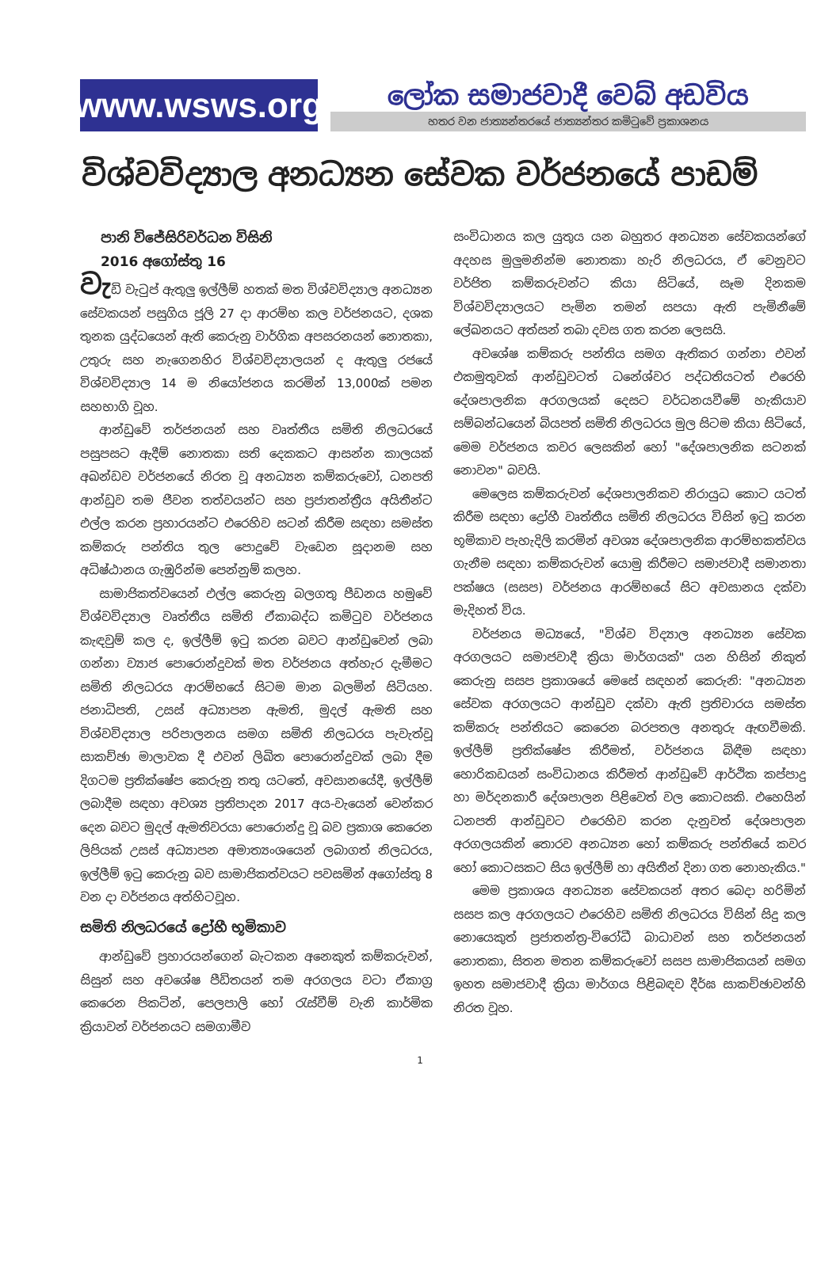www.wsws.org
ලෝක සමාජවාදී වෙබ් අඩවිය
හතර වන ජාත්‍යන්තරයේ ජාත්‍යන්තර කමිටුවේ ප්‍රකාශනය
විශ්වවිද්‍යාල අනධ්‍යන සේවක වර්ජනයේ පාඩම්
පානි විජේසිරිවර්ධන විසිනි
2016 අගෝස්තු 16
වැඩි වැටුප් ඇතුලු ඉල්ලීම් හතක් මත විශ්වවිද්‍යාල අනධ්‍යන සේවකයන් පසුගිය ජූලි 27 දා ආරම්භ කල වර්ජනයට, දශක තුනක යුද්ධයෙන් ඇති කෙරුනු වාර්ගික අපසරනයන් නොතකා, උතුරු සහ නැගෙනහිර විශ්වවිද්‍යාලයන් ද ඇතුලු රජයේ විශ්වවිද්‍යාල 14 ම නියෝජනය කරමින් 13,000ක් පමන සහභාගි වූහ.
ආන්ඩුවේ තර්ජනයන් සහ වෘත්තීය සමිති නිලධරයේ පසුපසට ඇදීම් නොතකා සති දෙකකට ආසන්න කාලයක් අඛන්ඩව වර්ජනයේ නිරත වූ අනධ්‍යන කම්කරුවෝ, ධනපති ආන්ඩුව තම ජීවන තත්වයන්ට සහ ප්‍රජාතන්ත්‍රීය අයිතීන්ට එල්ල කරන ප්‍රහාරයන්ට එරෙහිව සටන් කිරීම සඳහා සමස්ත කම්කරු පන්තිය තුල පොදුවේ වැඩෙන සූදානම සහ අධිෂ්ඨානය ගැඹුරින්ම පෙන්නුම් කලහ.
සාමාජිකත්වයෙන් එල්ල කෙරුනු බලගතු පීඩනය හමුවේ විශ්වවිද්‍යාල වෘත්තීය සමිති ඒකාබද්ධ කමිටුව වර්ජනය කැඳවුම් කල ද, ඉල්ලීම් ඉටු කරන බවට ආන්ඩුවෙන් ලබා ගන්නා ව්‍යාජ පොරොන්දුවක් මත වර්ජනය අත්හැර දැමීමට සමිති නිලධරය ආරම්භයේ සිටම මාන බලමින් සිටියහ. ජනාධිපති, උසස් අධ්‍යාපන ඇමති, මුදල් ඇමති සහ විශ්වවිද්‍යාල පරිපාලනය සමග සමිති නිලධරය පැවැත්වූ සාකච්ඡා මාලාවක දී එවන් ලිඛිත පොරොන්දුවක් ලබා දීම දිගටම ප්‍රතික්ෂේප කෙරුනු තතු යටතේ, අවසානයේදී, ඉල්ලීම් ලබාදීම සඳහා අවශ්‍ය ප්‍රතිපාදන 2017 අය-වැයෙන් වෙන්කර දෙන බවට මුදල් ඇමතිවරයා පොරොන්දු වූ බව ප්‍රකාශ කෙරෙන ලිපියක් උසස් අධ්‍යාපන අමාත්‍යංශයෙන් ලබාගත් නිලධරය, ඉල්ලීම් ඉටු කෙරුනු බව සාමාජිකත්වයට පවසමින් අගෝස්තු 8 වන දා වර්ජනය අත්හිටවූහ.
සමිති නිලධරයේ ද්‍රෝහී භූමිකාව
ආන්ඩුවේ ප්‍රහාරයන්ගෙන් බැටකන අනෙකුත් කම්කරුවන්, සිසුන් සහ අවශේෂ පීඩිතයන් තම අරගලය වටා ඒකාග්‍ර කෙරෙන පිකටින්, පෙලපාලි හෝ රැස්වීම් වැනි කාර්මික ක්‍රියාවන් වර්ජනයට සමගාමීව
සංවිධානය කල යුතුය යන බහුතර අනධ්‍යන සේවකයන්ගේ අදහස මුලුමනින්ම නොතකා හැරි නිලධරය, ඒ වෙනුවට වර්ජිත කම්කරුවන්ට කියා සිටියේ, සෑම දිනකම විශ්වවිද්‍යාලයට පැමින තමන් සපයා ඇති පැමිනීමේ ලේඛනයට අත්සන් තබා දවස ගත කරන ලෙසයි.
අවශේෂ කම්කරු පන්තිය සමග ඇතිකර ගන්නා එවන් එකමුතුවක් ආන්ඩුවටත් ධනේශ්වර පද්ධතියටත් එරෙහි දේශපාලනික අරගලයක් දෙසට වර්ධනයවීමේ හැකියාව සම්බන්ධයෙන් බියපත් සමිති නිලධරය මුල සිටම කියා සිටියේ, මෙම වර්ජනය කවර ලෙසකින් හෝ "දේශපාලනික සටනක් නොවන" බවයි.
මෙලෙස කම්කරුවන් දේශපාලනිකව නිරායුධ කොට යටත් කිරීම සඳහා ද්‍රෝහී වෘත්තීය සමිති නිලධරය විසින් ඉටු කරන භූමිකාව පැහැදිලි කරමින් අවශ්‍ය දේශපාලනික ආරම්භකත්වය ගැනීම සඳහා කම්කරුවන් යොමු කිරීමට සමාජවාදී සමානතා පක්ෂය (සසප) වර්ජනය ආරම්භයේ සිට අවසානය දක්වා මැදිහත් විය.
වර්ජනය මධ්‍යයේ, "විශ්ව විද්‍යාල අනධ්‍යන සේවක අරගලයට සමාජවාදී ක්‍රියා මාර්ගයක්" යන හිසින් නිකුත් කෙරුනු සසප ප්‍රකාශයේ මෙසේ සඳහන් කෙරුනි: "අනධ්‍යන සේවක අරගලයට ආන්ඩුව දක්වා ඇති ප්‍රතිචාරය සමස්ත කම්කරු පන්තියට කෙරෙන බරපතල අනතුරු ඇඟවීමකි. ඉල්ලීම් ප්‍රතික්ෂේප කිරීමත්, වර්ජනය බිඳීම සඳහා හොරිකඩයන් සංවිධානය කිරීමත් ආන්ඩුවේ ආර්ථික කප්පාදු හා මර්දනකාරී දේශපාලන පිළිවෙත් වල කොටසකි. එහෙයින් ධනපති ආන්ඩුවට එරෙහිව කරන දැනුවත් දේශපාලන අරගලයකින් තොරව අනධ්‍යන හෝ කම්කරු පන්තියේ කවර හෝ කොටසකට සිය ඉල්ලීම් හා අයිතීන් දිනා ගත නොහැකිය."
මෙම ප්‍රකාශය අනධ්‍යන සේවකයන් අතර බෙදා හරිමින් සසප කල අරගලයට එරෙහිව සමිති නිලධරය විසින් සිදු කල නොයෙකුත් ප්‍රජාතන්ත්‍ර-විරෝධී බාධාවන් සහ තර්ජනයන් නොතකා, සිතන මතන කම්කරුවෝ සසප සාමාජිකයන් සමග ඉහත සමාජවාදී ක්‍රියා මාර්ගය පිළිබඳව දීර්ඝ සාකච්ඡාවන්හි නිරත වූහ.
1